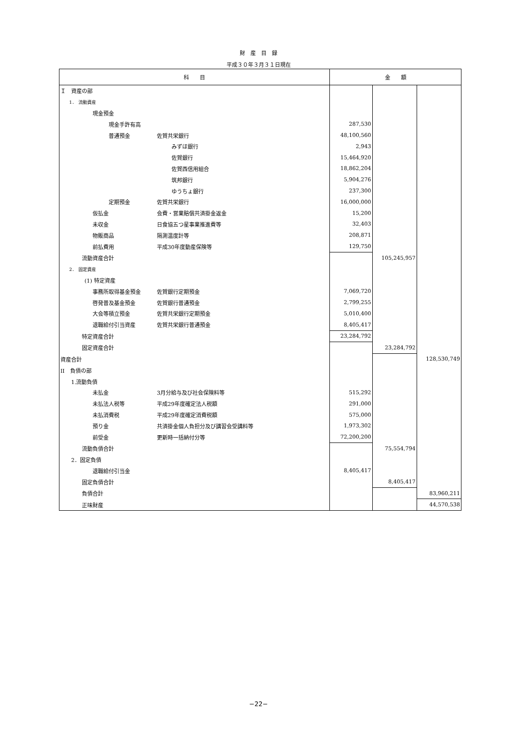財　産　目　録
平成３０年３月３１日現在
| 科 目 | 金 額 | | |
| --- | --- | --- | --- |
| Ｉ 資産の部 | | | |
| 1． 流動資産 | | | |
| 現金預金 | | | |
| 現金手許有高 | 287,530 | | |
| 普通預金 佐賀共栄銀行 | 48,100,560 | | |
| みずほ銀行 | 2,943 | | |
| 佐賀銀行 | 15,464,920 | | |
| 佐賀西信用組合 | 18,862,204 | | |
| 筑邦銀行 | 5,904,276 | | |
| ゆうちょ銀行 | 237,300 | | |
| 定期預金 佐賀共栄銀行 | 16,000,000 | | |
| 仮払金 会費・営業賠償共済掛金返金 | 15,200 | | |
| 未収金 日食協五つ星事業推進費等 | 32,403 | | |
| 物販商品 隔測温度計等 | 208,871 | | |
| 前払費用 平成30年度動産保険等 | 129,750 | | |
| 流動資産合計 | | 105,245,957 | |
| 2． 固定資産 | | | |
| (1) 特定資産 | | | |
| 事務所取得基金預金 佐賀銀行定期預金 | 7,069,720 | | |
| 啓発普及基金預金 佐賀銀行普通預金 | 2,799,255 | | |
| 大会等積立預金 佐賀共栄銀行定期預金 | 5,010,400 | | |
| 退職給付引当資産 佐賀共栄銀行普通預金 | 8,405,417 | | |
| 特定資産合計 | 23,284,792 | | |
| 固定資産合計 | | 23,284,792 | |
| 資産合計 | | | 128,530,749 |
| II 負債の部 | | | |
| 1.流動負債 | | | |
| 未払金 3月分給与及び社会保険料等 | 515,292 | | |
| 未払法人税等 平成29年度確定法人税額 | 291,000 | | |
| 未払消費税 平成29年度確定消費税額 | 575,000 | | |
| 預り金 共済掛金個人負担分及び講習会受講料等 | 1,973,302 | | |
| 前受金 更新時一括納付分等 | 72,200,200 | | |
| 流動負債合計 | | 75,554,794 | |
| 2．固定負債 | | | |
| 退職給付引当金 | 8,405,417 | | |
| 固定負債合計 | | 8,405,417 | |
| 負債合計 | | | 83,960,211 |
| 正味財産 | | | 44,570,538 |
−22−